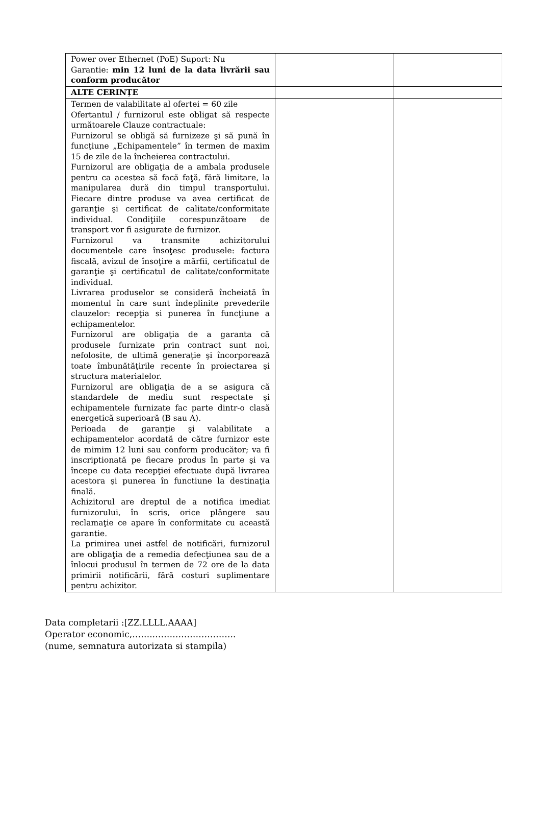| Power over Ethernet (PoE) Suport: Nu Garantie: min 12 luni de la data livrării sau conform producător | | |
| ALTE CERINȚE | | |
| Termen de valabilitate al ofertei = 60 zile Ofertantul / furnizorul este obligat să respecte următoarele Clauze contractuale: Furnizorul se obligă să furnizeze şi să pună în funcţiune „Echipamentele” în termen de maxim 15 de zile de la încheierea contractului. Furnizorul are obligaţia de a ambala produsele pentru ca acestea să facă faţă, fără limitare, la manipularea dură din timpul transportului. Fiecare dintre produse va avea certificat de garanţie şi certificat de calitate/conformitate individual. Condiţiile corespunzătoare de transport vor fi asigurate de furnizor. Furnizorul va transmite achizitorului documentele care însoţesc produsele: factura fiscală, avizul de însoţire a mărfii, certificatul de garanţie şi certificatul de calitate/conformitate individual. Livrarea produselor se consideră încheiată în momentul în care sunt îndeplinite prevederile clauzelor: recepţia si punerea în funcţiune a echipamentelor. Furnizorul are obligaţia de a garanta că produsele furnizate prin contract sunt noi, nefolosite, de ultimă generaţie şi încorporează toate îmbunătăţirile recente în proiectarea şi structura materialelor. Furnizorul are obligaţia de a se asigura că standardele de mediu sunt respectate şi echipamentele furnizate fac parte dintr-o clasă energetică superioară (B sau A). Perioada de garanţie şi valabilitate a echipamentelor acordată de către furnizor este de mimim 12 luni sau conform producător; va fi inscriptionată pe fiecare produs în parte şi va începe cu data recepţiei efectuate după livrarea acestora şi punerea în functiune la destinaţia finală. Achizitorul are dreptul de a notifica imediat furnizorului, în scris, orice plângere sau reclamaţie ce apare în conformitate cu această garantie. La primirea unei astfel de notificări, furnizorul are obligaţia de a remedia defecţiunea sau de a înlocui produsul în termen de 72 ore de la data primirii notificării, fără costuri suplimentare pentru achizitor. | | |
Data completarii :[ZZ.LLLL.AAAA]
Operator economic,…….………………………..
(nume, semnatura autorizata si stampila)